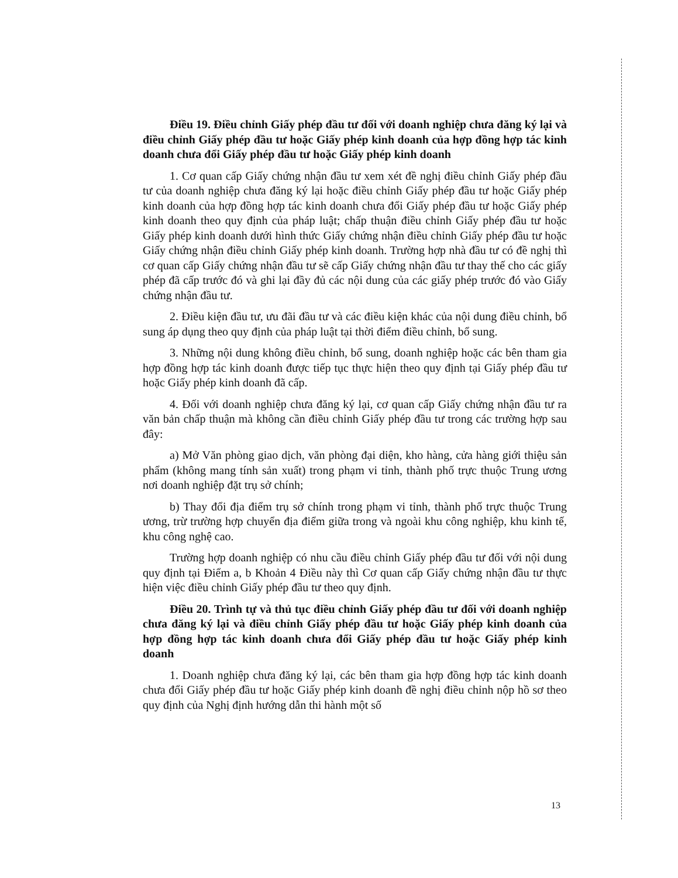Điều 19. Điều chỉnh Giấy phép đầu tư đối với doanh nghiệp chưa đăng ký lại và điều chỉnh Giấy phép đầu tư hoặc Giấy phép kinh doanh của hợp đồng hợp tác kinh doanh chưa đổi Giấy phép đầu tư hoặc Giấy phép kinh doanh
1. Cơ quan cấp Giấy chứng nhận đầu tư xem xét đề nghị điều chỉnh Giấy phép đầu tư của doanh nghiệp chưa đăng ký lại hoặc điều chỉnh Giấy phép đầu tư hoặc Giấy phép kinh doanh của hợp đồng hợp tác kinh doanh chưa đổi Giấy phép đầu tư hoặc Giấy phép kinh doanh theo quy định của pháp luật; chấp thuận điều chỉnh Giấy phép đầu tư hoặc Giấy phép kinh doanh dưới hình thức Giấy chứng nhận điều chỉnh Giấy phép đầu tư hoặc Giấy chứng nhận điều chỉnh Giấy phép kinh doanh. Trường hợp nhà đầu tư có đề nghị thì cơ quan cấp Giấy chứng nhận đầu tư sẽ cấp Giấy chứng nhận đầu tư thay thế cho các giấy phép đã cấp trước đó và ghi lại đầy đủ các nội dung của các giấy phép trước đó vào Giấy chứng nhận đầu tư.
2. Điều kiện đầu tư, ưu đãi đầu tư và các điều kiện khác của nội dung điều chỉnh, bổ sung áp dụng theo quy định của pháp luật tại thời điểm điều chỉnh, bổ sung.
3. Những nội dung không điều chỉnh, bổ sung, doanh nghiệp hoặc các bên tham gia hợp đồng hợp tác kinh doanh được tiếp tục thực hiện theo quy định tại Giấy phép đầu tư hoặc Giấy phép kinh doanh đã cấp.
4. Đối với doanh nghiệp chưa đăng ký lại, cơ quan cấp Giấy chứng nhận đầu tư ra văn bản chấp thuận mà không cần điều chỉnh Giấy phép đầu tư trong các trường hợp sau đây:
a) Mở Văn phòng giao dịch, văn phòng đại diện, kho hàng, cửa hàng giới thiệu sản phẩm (không mang tính sản xuất) trong phạm vi tỉnh, thành phố trực thuộc Trung ương nơi doanh nghiệp đặt trụ sở chính;
b) Thay đổi địa điểm trụ sở chính trong phạm vi tỉnh, thành phố trực thuộc Trung ương, trừ trường hợp chuyển địa điểm giữa trong và ngoài khu công nghiệp, khu kinh tế, khu công nghệ cao.
Trường hợp doanh nghiệp có nhu cầu điều chỉnh Giấy phép đầu tư đối với nội dung quy định tại Điểm a, b Khoản 4 Điều này thì Cơ quan cấp Giấy chứng nhận đầu tư thực hiện việc điều chỉnh Giấy phép đầu tư theo quy định.
Điều 20. Trình tự và thủ tục điều chỉnh Giấy phép đầu tư đối với doanh nghiệp chưa đăng ký lại và điều chỉnh Giấy phép đầu tư hoặc Giấy phép kinh doanh của hợp đồng hợp tác kinh doanh chưa đổi Giấy phép đầu tư hoặc Giấy phép kinh doanh
1. Doanh nghiệp chưa đăng ký lại, các bên tham gia hợp đồng hợp tác kinh doanh chưa đổi Giấy phép đầu tư hoặc Giấy phép kinh doanh đề nghị điều chỉnh nộp hồ sơ theo quy định của Nghị định hướng dẫn thi hành một số
13